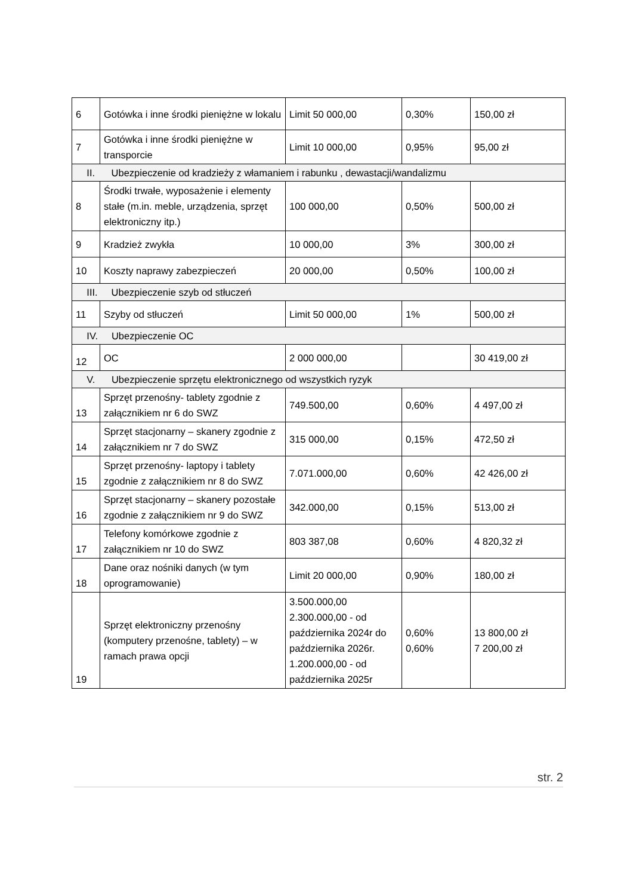| 6 | Gotówka i inne środki pieniężne w lokalu | Limit 50 000,00 | 0,30% | 150,00 zł |
| 7 | Gotówka i inne środki pieniężne w transporcie | Limit 10 000,00 | 0,95% | 95,00 zł |
| II. Ubezpieczenie od kradzieży z włamaniem i rabunku , dewastacji/wandalizmu | | | | |
| 8 | Środki trwałe, wyposażenie i elementy stałe (m.in. meble, urządzenia, sprzęt elektroniczny itp.) | 100 000,00 | 0,50% | 500,00 zł |
| 9 | Kradzież zwykła | 10 000,00 | 3% | 300,00 zł |
| 10 | Koszty naprawy zabezpieczeń | 20 000,00 | 0,50% | 100,00 zł |
| III. Ubezpieczenie szyb od stłuczeń | | | | |
| 11 | Szyby od stłuczeń | Limit 50 000,00 | 1% | 500,00 zł |
| IV. Ubezpieczenie OC | | | | |
| 12 | OC | 2 000 000,00 | | 30 419,00 zł |
| V. Ubezpieczenie sprzętu elektronicznego od wszystkich ryzyk | | | | |
| 13 | Sprzęt przenośny- tablety zgodnie z załącznikiem nr 6 do SWZ | 749.500,00 | 0,60% | 4 497,00 zł |
| 14 | Sprzęt stacjonarny – skanery zgodnie z załącznikiem nr 7 do SWZ | 315 000,00 | 0,15% | 472,50 zł |
| 15 | Sprzęt przenośny- laptopy i tablety zgodnie z załącznikiem nr 8 do SWZ | 7.071.000,00 | 0,60% | 42 426,00 zł |
| 16 | Sprzęt stacjonarny – skanery pozostałe zgodnie z załącznikiem nr 9 do SWZ | 342.000,00 | 0,15% | 513,00 zł |
| 17 | Telefony komórkowe zgodnie z załącznikiem nr 10 do SWZ | 803 387,08 | 0,60% | 4 820,32 zł |
| 18 | Dane oraz nośniki danych (w tym oprogramowanie) | Limit 20 000,00 | 0,90% | 180,00 zł |
| 19 | Sprzęt elektroniczny przenośny (komputery przenośne, tablety) – w ramach prawa opcji | 3.500.000,00 2.300.000,00 - od października 2024r do października 2026r. 1.200.000,00 - od października 2025r | 0,60% 0,60% | 13 800,00 zł 7 200,00 zł |
str. 2